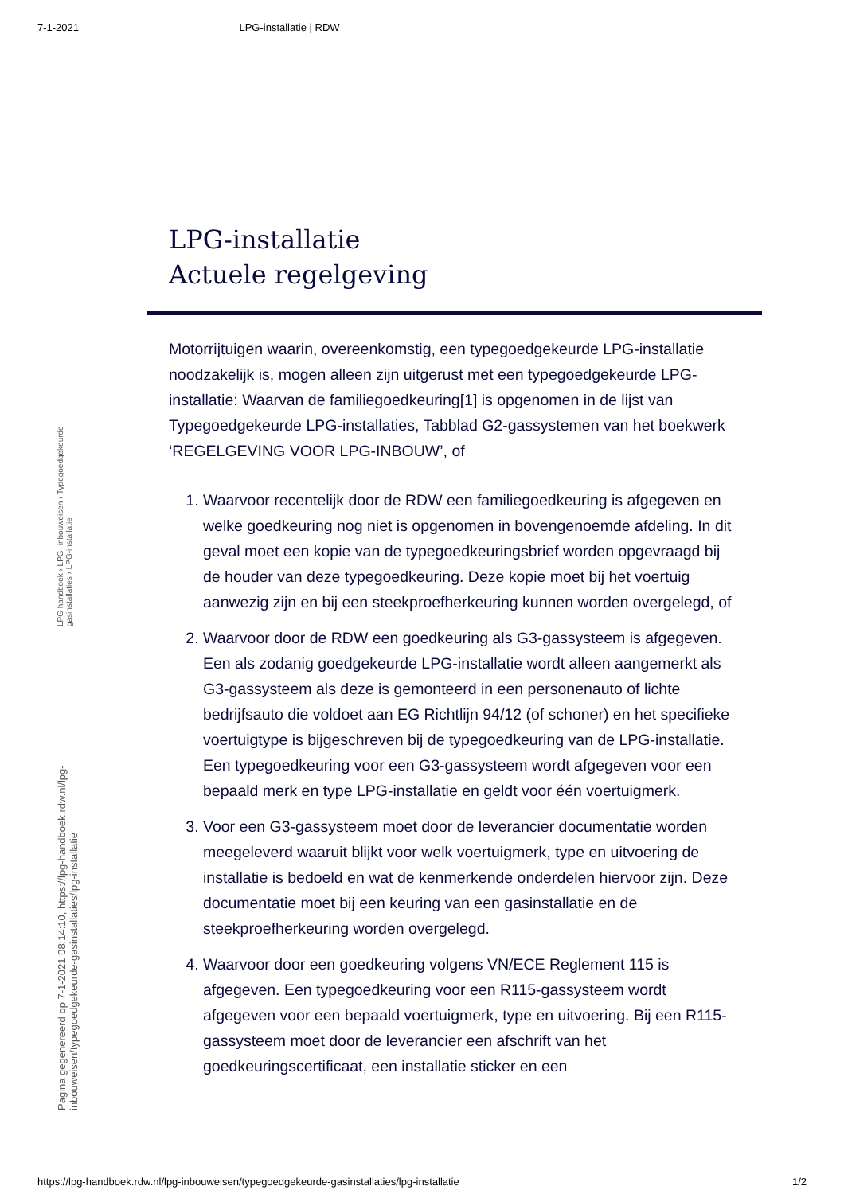7-1-2021 LPG-installatie | RDW
Pagina gegenereerd op 7-1-2021 08:14:10, https://lpg-handboek.rdw.nl/lpg-inbouweisen/typegoedgekeurde-gasinstallaties/lpg-installatie
LPG handboek › LPG- inbouweisen › Typegoedgekeurde gasinstallaties › LPG-installatie
LPG-installatie
Actuele regelgeving
Motorrijtuigen waarin, overeenkomstig, een typegoedgekeurde LPG-installatie noodzakelijk is, mogen alleen zijn uitgerust met een typegoedgekeurde LPG-installatie: Waarvan de familiegoedkeuring[1] is opgenomen in de lijst van Typegoedgekeurde LPG-installaties, Tabblad G2-gassystemen van het boekwerk ‘REGELGEVING VOOR LPG-INBOUW’, of
1. Waarvoor recentelijk door de RDW een familiegoedkeuring is afgegeven en welke goedkeuring nog niet is opgenomen in bovengenoemde afdeling. In dit geval moet een kopie van de typegoedkeuringsbrief worden opgevraagd bij de houder van deze typegoedkeuring. Deze kopie moet bij het voertuig aanwezig zijn en bij een steekproefherkeuring kunnen worden overgelegd, of
2. Waarvoor door de RDW een goedkeuring als G3-gassysteem is afgegeven. Een als zodanig goedgekeurde LPG-installatie wordt alleen aangemerkt als G3-gassysteem als deze is gemonteerd in een personenauto of lichte bedrijfsauto die voldoet aan EG Richtlijn 94/12 (of schoner) en het specifieke voertuigtype is bijgeschreven bij de typegoedkeuring van de LPG-installatie. Een typegoedkeuring voor een G3-gassysteem wordt afgegeven voor een bepaald merk en type LPG-installatie en geldt voor één voertuigmerk.
3. Voor een G3-gassysteem moet door de leverancier documentatie worden meegeleverd waaruit blijkt voor welk voertuigmerk, type en uitvoering de installatie is bedoeld en wat de kenmerkende onderdelen hiervoor zijn. Deze documentatie moet bij een keuring van een gasinstallatie en de steekproefherkeuring worden overgelegd.
4. Waarvoor door een goedkeuring volgens VN/ECE Reglement 115 is afgegeven. Een typegoedkeuring voor een R115-gassysteem wordt afgegeven voor een bepaald voertuigmerk, type en uitvoering. Bij een R115-gassysteem moet door de leverancier een afschrift van het goedkeuringscertificaat, een installatie sticker en een
https://lpg-handboek.rdw.nl/lpg-inbouweisen/typegoedgekeurde-gasinstallaties/lpg-installatie 1/2